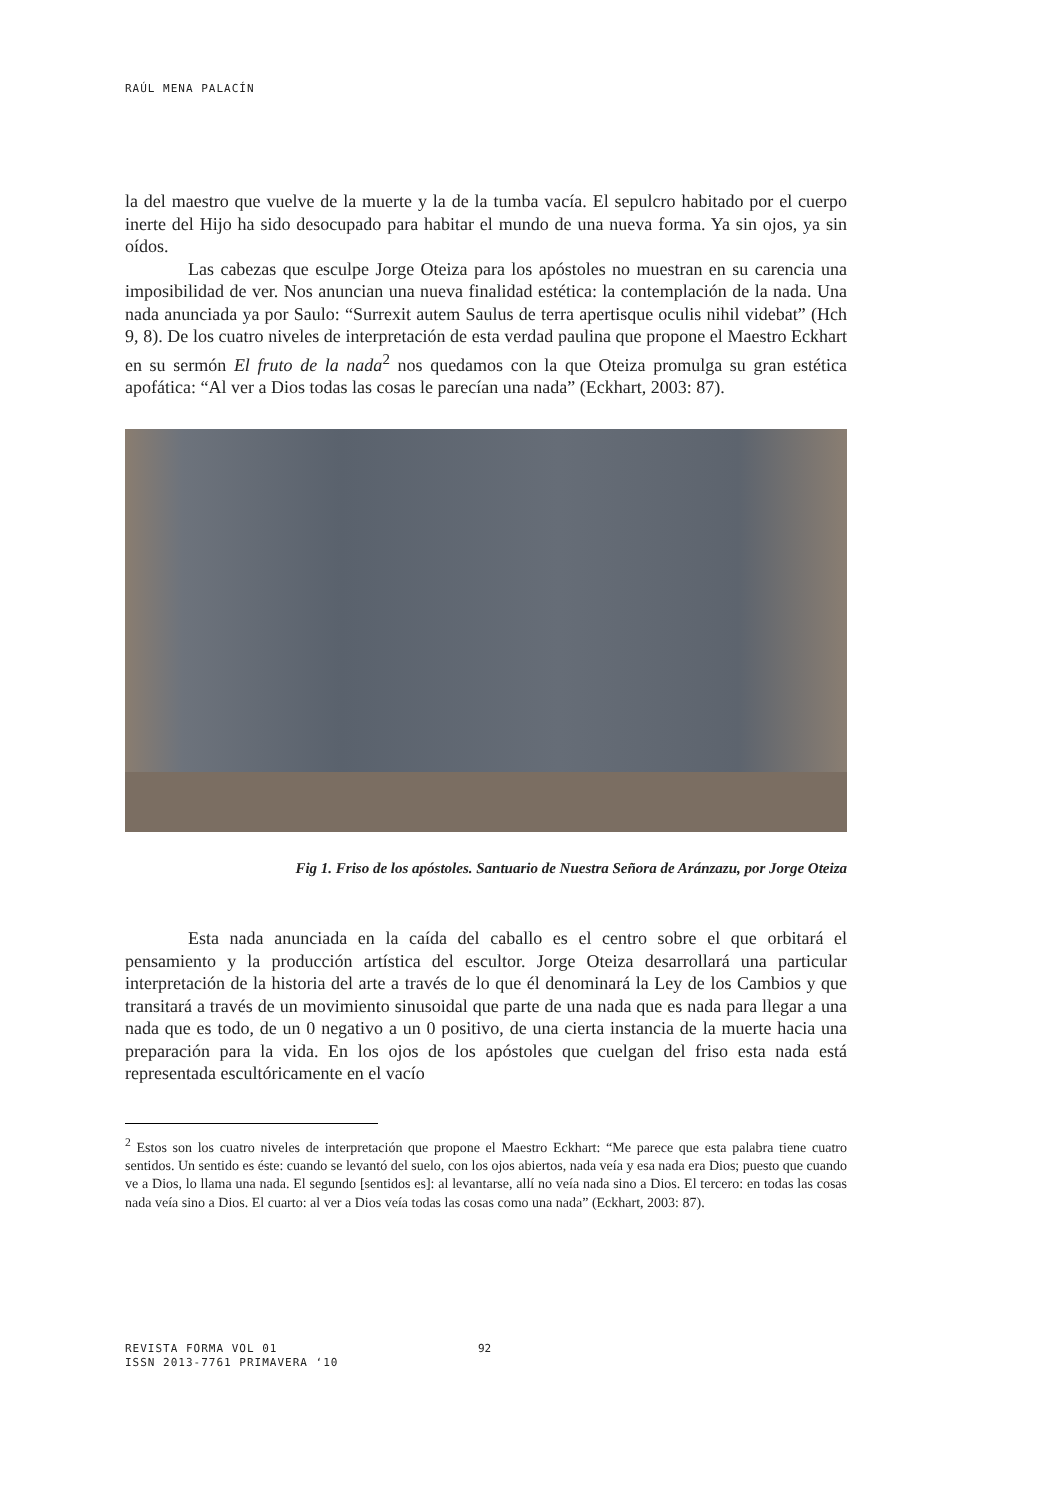RAÚL MENA PALACÍN
la del maestro que vuelve de la muerte y la de la tumba vacía. El sepulcro habitado por el cuerpo inerte del Hijo ha sido desocupado para habitar el mundo de una nueva forma. Ya sin ojos, ya sin oídos.
Las cabezas que esculpe Jorge Oteiza para los apóstoles no muestran en su carencia una imposibilidad de ver. Nos anuncian una nueva finalidad estética: la contemplación de la nada. Una nada anunciada ya por Saulo: “Surrexit autem Saulus de terra apertisque oculis nihil videbat” (Hch 9, 8). De los cuatro niveles de interpretación de esta verdad paulina que propone el Maestro Eckhart en su sermón El fruto de la nada<sup>2</sup> nos quedamos con la que Oteiza promulga su gran estética apofática: “Al ver a Dios todas las cosas le parecían una nada” (Eckhart, 2003: 87).
Fig 1. Friso de los apóstoles. Santuario de Nuestra Señora de Aránzazu, por Jorge Oteiza
Esta nada anunciada en la caída del caballo es el centro sobre el que orbitará el pensamiento y la producción artística del escultor. Jorge Oteiza desarrollará una particular interpretación de la historia del arte a través de lo que él denominará la Ley de los Cambios y que transitará a través de un movimiento sinusoidal que parte de una nada que es nada para llegar a una nada que es todo, de un 0 negativo a un 0 positivo, de una cierta instancia de la muerte hacia una preparación para la vida. En los ojos de los apóstoles que cuelgan del friso esta nada está representada escultóricamente en el vacío
<sup>2</sup> Estos son los cuatro niveles de interpretación que propone el Maestro Eckhart: “Me parece que esta palabra tiene cuatro sentidos. Un sentido es éste: cuando se levantó del suelo, con los ojos abiertos, nada veía y esa nada era Dios; puesto que cuando ve a Dios, lo llama una nada. El segundo [sentidos es]: al levantarse, allí no veía nada sino a Dios. El tercero: en todas las cosas nada veía sino a Dios. El cuarto: al ver a Dios veía todas las cosas como una nada” (Eckhart, 2003: 87).
REVISTA FORMA VOL 01
ISSN 2013-7761 PRIMAVERA ‘10
92